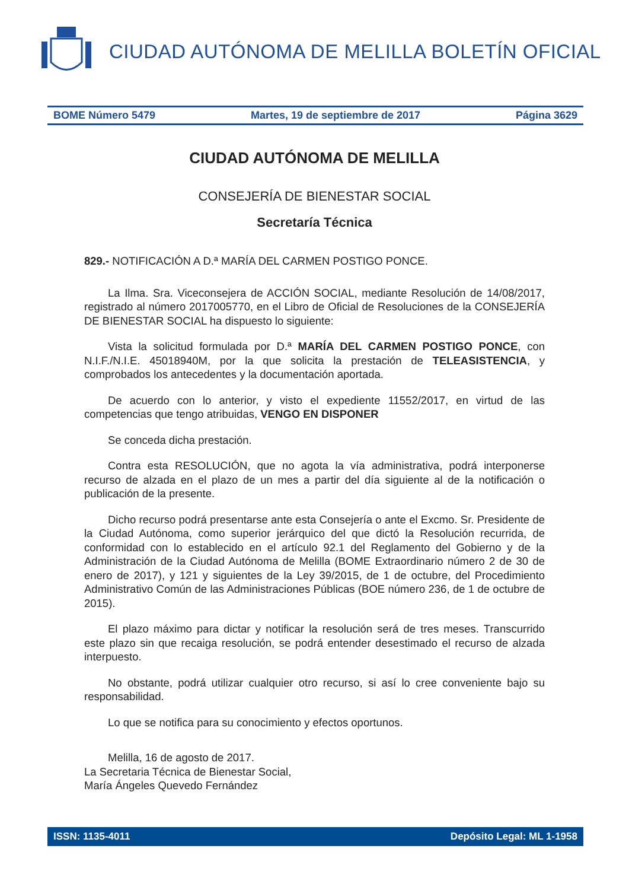CIUDAD AUTÓNOMA DE MELILLA BOLETÍN OFICIAL
BOME Número 5479 Martes, 19 de septiembre de 2017 Página 3629
CIUDAD AUTÓNOMA DE MELILLA
CONSEJERÍA DE BIENESTAR SOCIAL
Secretaría Técnica
829.- NOTIFICACIÓN A D.ª MARÍA DEL CARMEN POSTIGO PONCE.
La Ilma. Sra. Viceconsejera de ACCIÓN SOCIAL, mediante Resolución de 14/08/2017, registrado al número 2017005770, en el Libro de Oficial de Resoluciones de la CONSEJERÍA DE BIENESTAR SOCIAL ha dispuesto lo siguiente:
Vista la solicitud formulada por D.ª MARÍA DEL CARMEN POSTIGO PONCE, con N.I.F./N.I.E. 45018940M, por la que solicita la prestación de TELEASISTENCIA, y comprobados los antecedentes y la documentación aportada.
De acuerdo con lo anterior, y visto el expediente 11552/2017, en virtud de las competencias que tengo atribuidas, VENGO EN DISPONER
Se conceda dicha prestación.
Contra esta RESOLUCIÓN, que no agota la vía administrativa, podrá interponerse recurso de alzada en el plazo de un mes a partir del día siguiente al de la notificación o publicación de la presente.
Dicho recurso podrá presentarse ante esta Consejería o ante el Excmo. Sr. Presidente de la Ciudad Autónoma, como superior jerárquico del que dictó la Resolución recurrida, de conformidad con lo establecido en el artículo 92.1 del Reglamento del Gobierno y de la Administración de la Ciudad Autónoma de Melilla (BOME Extraordinario número 2 de 30 de enero de 2017), y 121 y siguientes de la Ley 39/2015, de 1 de octubre, del Procedimiento Administrativo Común de las Administraciones Públicas (BOE número 236, de 1 de octubre de 2015).
El plazo máximo para dictar y notificar la resolución será de tres meses. Transcurrido este plazo sin que recaiga resolución, se podrá entender desestimado el recurso de alzada interpuesto.
No obstante, podrá utilizar cualquier otro recurso, si así lo cree conveniente bajo su responsabilidad.
Lo que se notifica para su conocimiento y efectos oportunos.
Melilla, 16 de agosto de 2017.
La Secretaria Técnica de Bienestar Social,
María Ángeles Quevedo Fernández
ISSN: 1135-4011 Depósito Legal: ML 1-1958